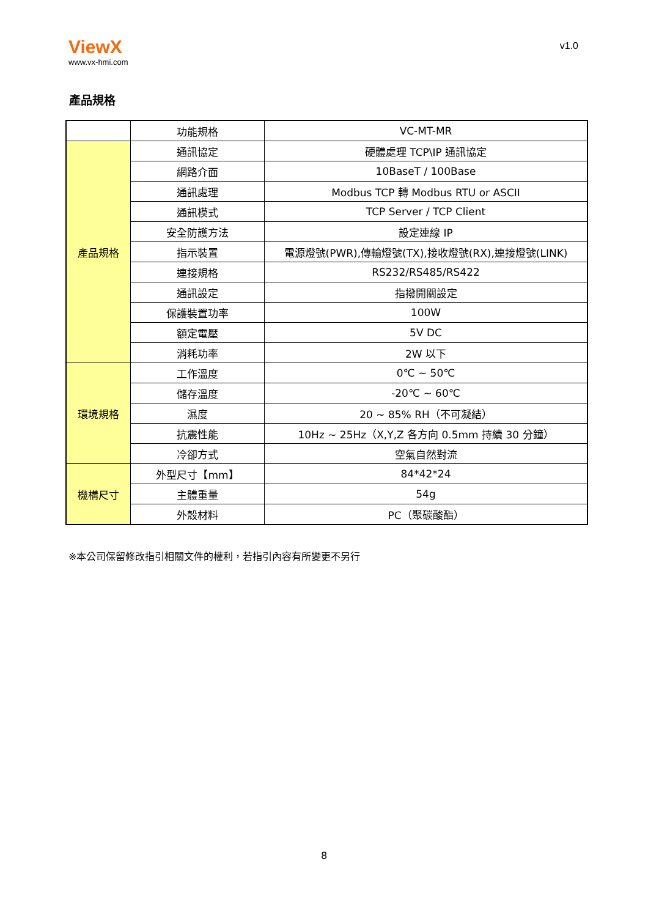ViewX
www.vx-hmi.com
v1.0
產品規格
| | 功能規格 | VC-MT-MR |
| 產品規格 | 通訊協定 | 硬體處理 TCP\IP 通訊協定 |
| | 網路介面 | 10BaseT / 100Base |
| | 通訊處理 | Modbus TCP 轉 Modbus RTU or ASCII |
| | 通訊模式 | TCP Server / TCP Client |
| | 安全防護方法 | 設定連線 IP |
| | 指示裝置 | 電源燈號(PWR),傳輸燈號(TX),接收燈號(RX),連接燈號(LINK) |
| | 連接規格 | RS232/RS485/RS422 |
| | 通訊設定 | 指撥開關設定 |
| | 保護裝置功率 | 100W |
| | 額定電壓 | 5V DC |
| | 消耗功率 | 2W 以下 |
| 環境規格 | 工作溫度 | 0℃ ~ 50℃ |
| | 儲存溫度 | -20℃ ~ 60℃ |
| | 濕度 | 20 ~ 85% RH（不可凝結） |
| | 抗震性能 | 10Hz ~ 25Hz（X,Y,Z 各方向 0.5mm 持續 30 分鐘） |
| | 冷卻方式 | 空氣自然對流 |
| 機構尺寸 | 外型尺寸【mm】 | 84*42*24 |
| | 主體重量 | 54g |
| | 外殼材料 | PC（聚碳酸酯） |
※本公司保留修改指引相關文件的權利，若指引內容有所變更不另行
8